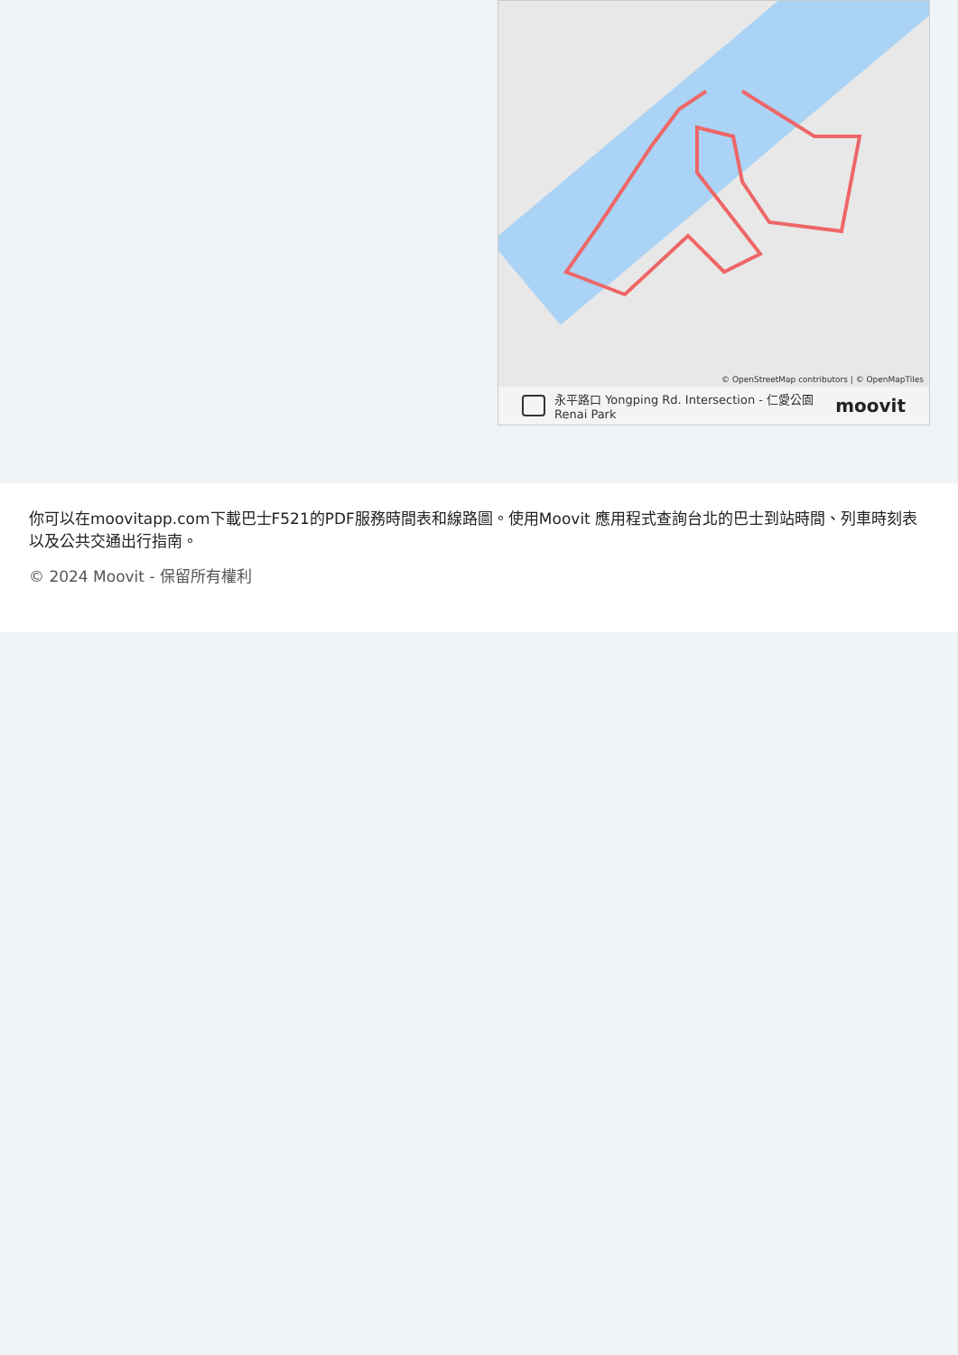© OpenStreetMap contributors | © OpenMapTiles
永平路口 Yongping Rd. Intersection - 仁愛公園 Renai Park
moovit
你可以在moovitapp.com下載巴士F521的PDF服務時間表和線路圖。使用Moovit 應用程式查詢台北的巴士到站時間、列車時刻表以及公共交通出行指南。
© 2024 Moovit - 保留所有權利